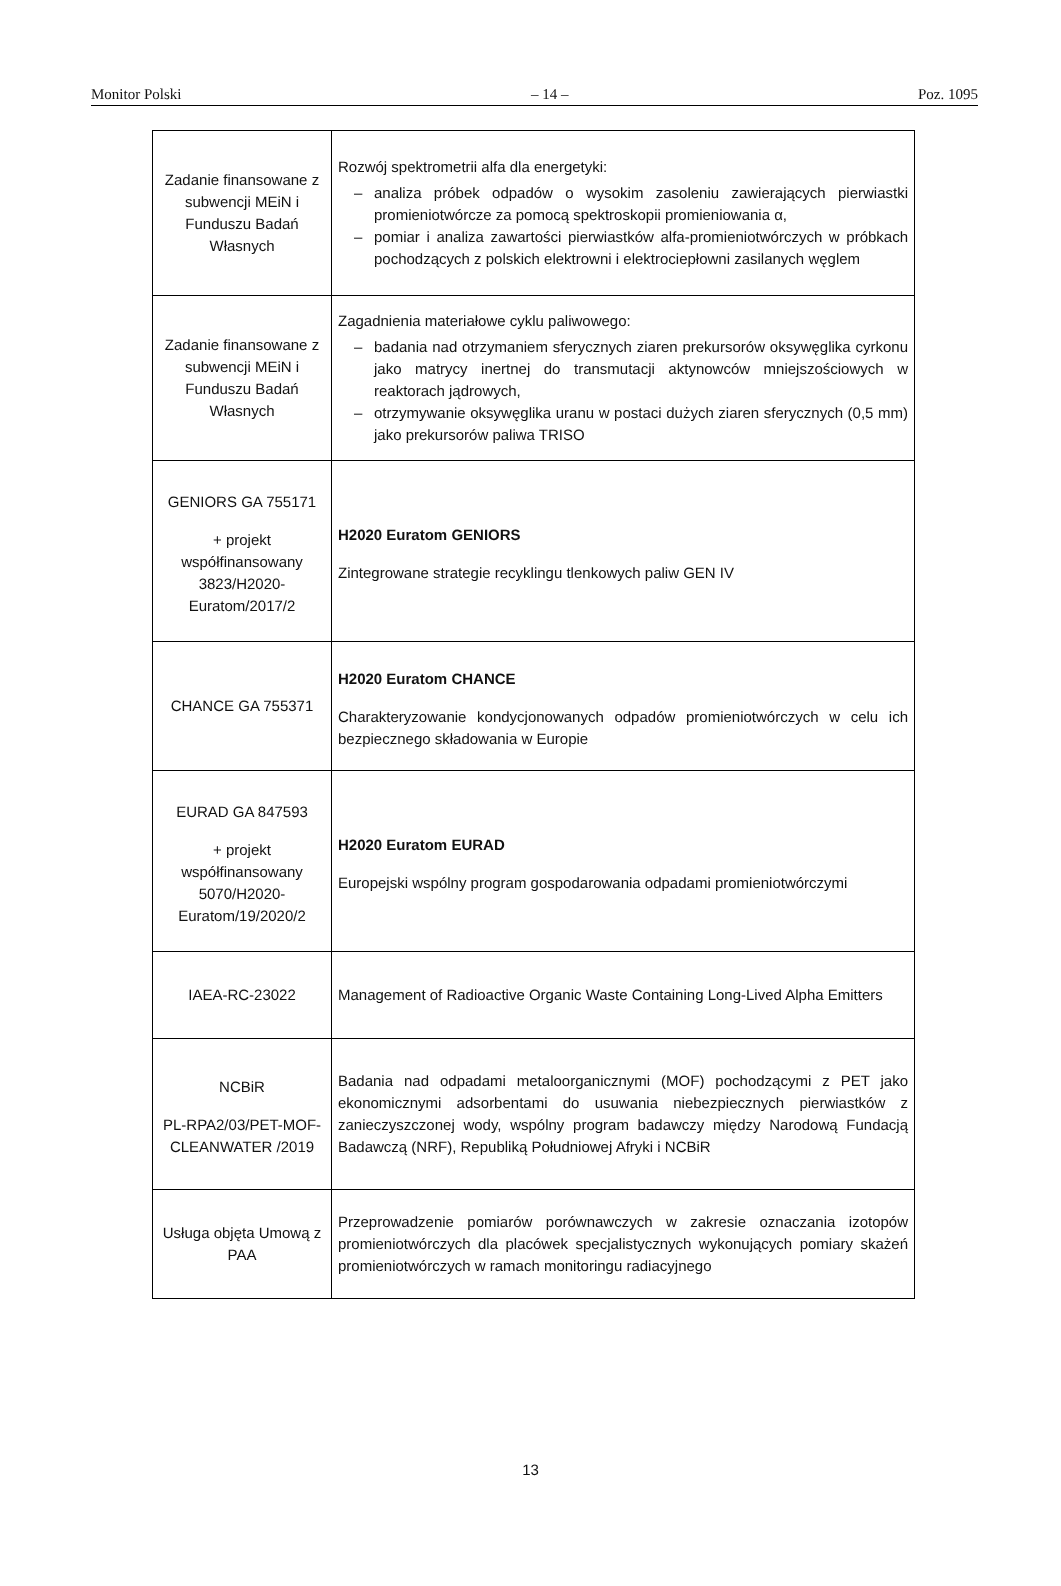Monitor Polski – 14 – Poz. 1095
| Zadanie finansowane z subwencji MEiN i Funduszu Badań Własnych | Rozwój spektrometrii alfa dla energetyki: – analiza próbek odpadów o wysokim zasoleniu zawierających pierwiastki promieniotwórcze za pomocą spektroskopii promieniowania α, – pomiar i analiza zawartości pierwiastków alfa-promieniotwórczych w próbkach pochodzących z polskich elektrowni i elektrociepłowni zasilanych węglem |
| Zadanie finansowane z subwencji MEiN i Funduszu Badań Własnych | Zagadnienia materiałowe cyklu paliwowego: – badania nad otrzymaniem sferycznych ziaren prekursorów oksywęglika cyrkonu jako matrycy inertnej do transmutacji aktynowców mniejszościowych w reaktorach jądrowych, – otrzymywanie oksywęglika uranu w postaci dużych ziaren sferycznych (0,5 mm) jako prekursorów paliwa TRISO |
| GENIORS GA 755171 + projekt współfinansowany 3823/H2020-Euratom/2017/2 | H2020 Euratom GENIORS Zintegrowane strategie recyklingu tlenkowych paliw GEN IV |
| CHANCE GA 755371 | H2020 Euratom CHANCE Charakteryzowanie kondycjonowanych odpadów promieniotwórczych w celu ich bezpiecznego składowania w Europie |
| EURAD GA 847593 + projekt współfinansowany 5070/H2020-Euratom/19/2020/2 | H2020 Euratom EURAD Europejski wspólny program gospodarowania odpadami promieniotwórczymi |
| IAEA-RC-23022 | Management of Radioactive Organic Waste Containing Long-Lived Alpha Emitters |
| NCBiR PL-RPA2/03/PET-MOF-CLEANWATER /2019 | Badania nad odpadami metaloorganicznymi (MOF) pochodzącymi z PET jako ekonomicznymi adsorbentami do usuwania niebezpiecznych pierwiastków z zanieczyszczonej wody, wspólny program badawczy między Narodową Fundacją Badawczą (NRF), Republiką Południowej Afryki i NCBiR |
| Usługa objęta Umową z PAA | Przeprowadzenie pomiarów porównawczych w zakresie oznaczania izotopów promieniotwórczych dla placówek specjalistycznych wykonujących pomiary skażeń promieniotwórczych w ramach monitoringu radiacyjnego |
13